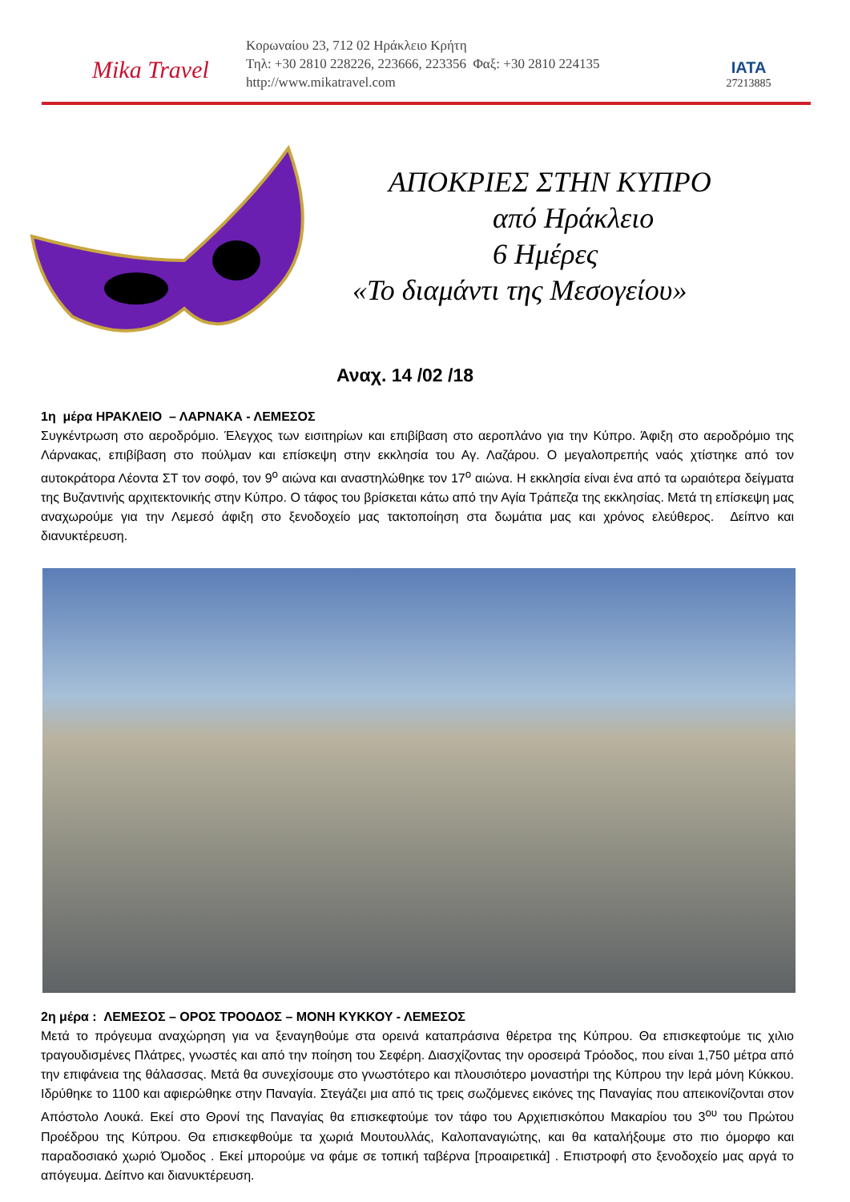Mika Travel
Κορωναίου 23, 712 02 Ηράκλειο Κρήτη
Τηλ: +30 2810 228226, 223666, 223356 Φαξ: +30 2810 224135
http://www.mikatravel.com
IATA
27213885
ΑΠΟΚΡΙΕΣ ΣΤΗΝ ΚΥΠΡΟ
από Ηράκλειο
6 Ημέρες
«Το διαμάντι της Μεσογείου»
Αναχ. 14 /02 /18
1η μέρα ΗΡΑΚΛΕΙΟ – ΛΑΡΝΑΚΑ - ΛΕΜΕΣΟΣ
Συγκέντρωση στο αεροδρόμιο. Έλεγχος των εισιτηρίων και επιβίβαση στο αεροπλάνο για την Κύπρο. Άφιξη στο αεροδρόμιο της Λάρνακας, επιβίβαση στο πούλμαν και επίσκεψη στην εκκλησία του Αγ. Λαζάρου. Ο μεγαλοπρεπής ναός χτίστηκε από τον αυτοκράτορα Λέοντα ΣΤ τον σοφό, τον 9<sup>ο</sup> αιώνα και αναστηλώθηκε τον 17<sup>ο</sup> αιώνα. Η εκκλησία είναι ένα από τα ωραιότερα δείγματα της Βυζαντινής αρχιτεκτονικής στην Κύπρο. Ο τάφος του βρίσκεται κάτω από την Αγία Τράπεζα της εκκλησίας. Μετά τη επίσκεψη μας αναχωρούμε για την Λεμεσό άφιξη στο ξενοδοχείο μας τακτοποίηση στα δωμάτια μας και χρόνος ελεύθερος. Δείπνο και διανυκτέρευση.
2η μέρα : ΛΕΜΕΣΟΣ – ΟΡΟΣ ΤΡΟΟΔΟΣ – ΜΟΝΗ ΚΥΚΚΟΥ - ΛΕΜΕΣΟΣ
Μετά το πρόγευμα αναχώρηση για να ξεναγηθούμε στα ορεινά καταπράσινα θέρετρα της Κύπρου. Θα επισκεφτούμε τις χιλιο τραγουδισμένες Πλάτρες, γνωστές και από την ποίηση του Σεφέρη. Διασχίζοντας την οροσειρά Τρόοδος, που είναι 1,750 μέτρα από την επιφάνεια της θάλασσας. Μετά θα συνεχίσουμε στο γνωστότερο και πλουσιότερο μοναστήρι της Κύπρου την Ιερά μόνη Κύκκου. Ιδρύθηκε το 1100 και αφιερώθηκε στην Παναγία. Στεγάζει μια από τις τρεις σωζόμενες εικόνες της Παναγίας που απεικονίζονται στον Απόστολο Λουκά. Εκεί στο Θρονί της Παναγίας θα επισκεφτούμε τον τάφο του Αρχιεπισκόπου Μακαρίου του 3<sup>ου</sup> του Πρώτου Προέδρου της Κύπρου. Θα επισκεφθούμε τα χωριά Μουτουλλάς, Καλοπαναγιώτης, και θα καταλήξουμε στο πιο όμορφο και παραδοσιακό χωριό Όμοδος . Εκεί μπορούμε να φάμε σε τοπική ταβέρνα [προαιρετικά] . Επιστροφή στο ξενοδοχείο μας αργά το απόγευμα. Δείπνο και διανυκτέρευση.